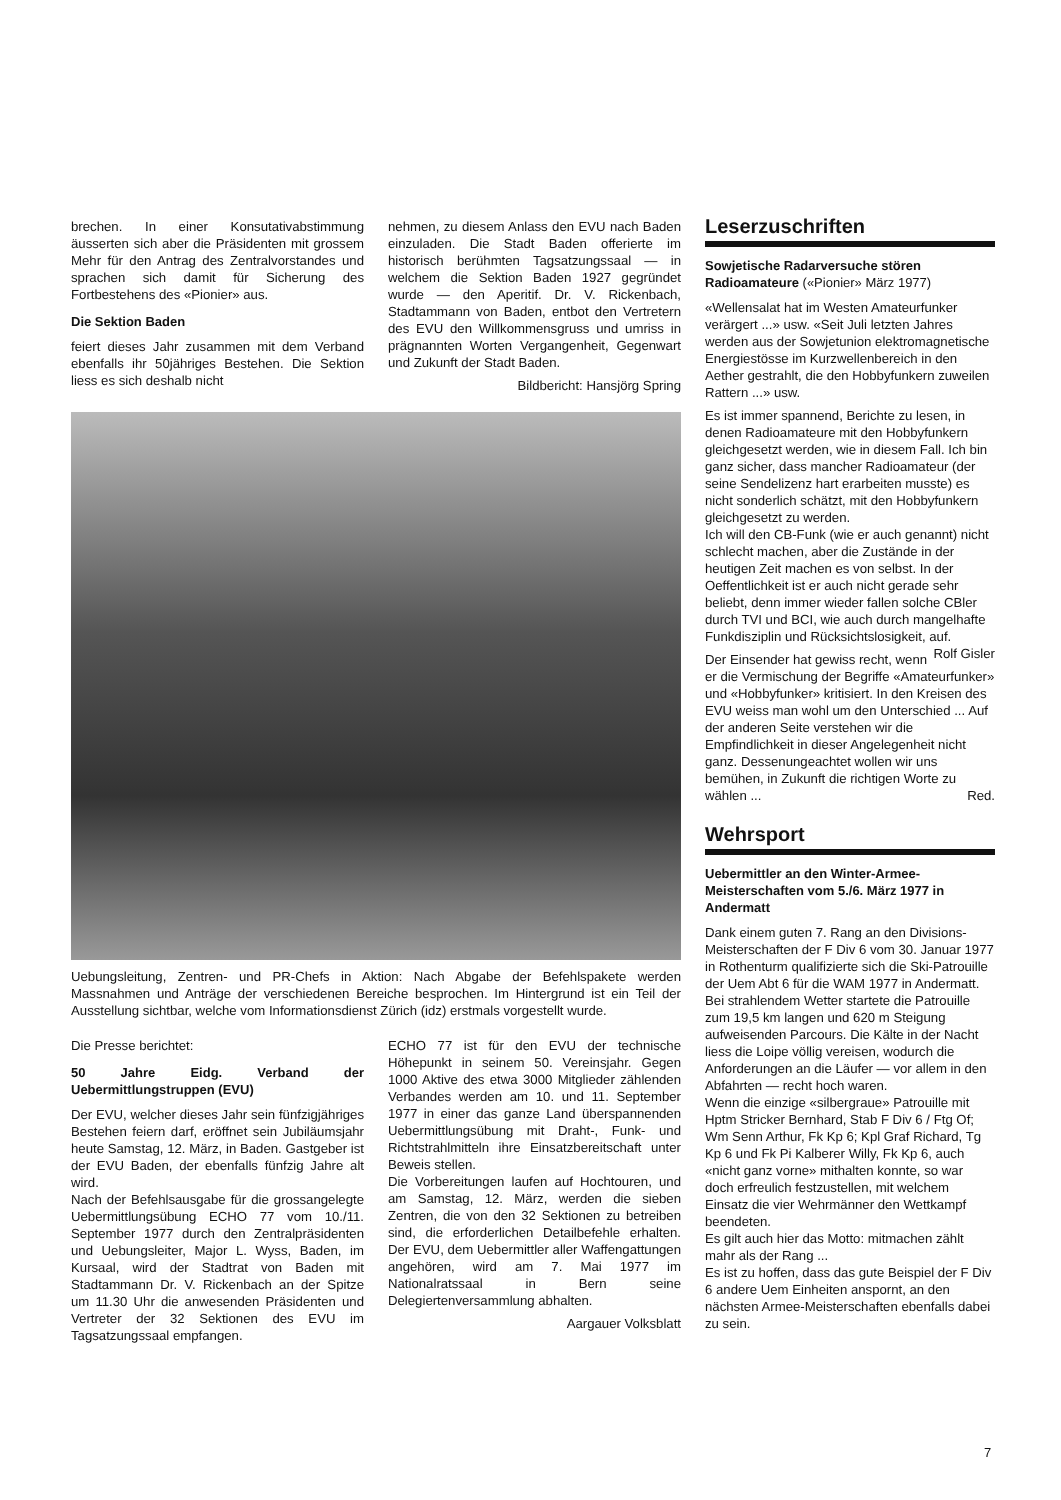brechen. In einer Konsutativabstimmung äusserten sich aber die Präsidenten mit grossem Mehr für den Antrag des Zentralvorstandes und sprachen sich damit für Sicherung des Fortbestehens des «Pionier» aus.
Die Sektion Baden
feiert dieses Jahr zusammen mit dem Verband ebenfalls ihr 50jähriges Bestehen. Die Sektion liess es sich deshalb nicht
nehmen, zu diesem Anlass den EVU nach Baden einzuladen. Die Stadt Baden offerierte im historisch berühmten Tagsatzungssaal — in welchem die Sektion Baden 1927 gegründet wurde — den Aperitif. Dr. V. Rickenbach, Stadtammann von Baden, entbot den Vertretern des EVU den Willkommensgruss und umriss in prägnannten Worten Vergangenheit, Gegenwart und Zukunft der Stadt Baden.
Bildbericht: Hansjörg Spring
Uebungsleitung, Zentren- und PR-Chefs in Aktion: Nach Abgabe der Befehlspakete werden Massnahmen und Anträge der verschiedenen Bereiche besprochen. Im Hintergrund ist ein Teil der Ausstellung sichtbar, welche vom Informationsdienst Zürich (idz) erstmals vorgestellt wurde.
Die Presse berichtet:
50 Jahre Eidg. Verband der Uebermittlungstruppen (EVU)
Der EVU, welcher dieses Jahr sein fünfzigjähriges Bestehen feiern darf, eröffnet sein Jubiläumsjahr heute Samstag, 12. März, in Baden. Gastgeber ist der EVU Baden, der ebenfalls fünfzig Jahre alt wird.
Nach der Befehlsausgabe für die grossangelegte Uebermittlungsübung ECHO 77 vom 10./11. September 1977 durch den Zentralpräsidenten und Uebungsleiter, Major L. Wyss, Baden, im Kursaal, wird der Stadtrat von Baden mit Stadtammann Dr. V. Rickenbach an der Spitze um 11.30 Uhr die anwesenden Präsidenten und Vertreter der 32 Sektionen des EVU im Tagsatzungssaal empfangen.
ECHO 77 ist für den EVU der technische Höhepunkt in seinem 50. Vereinsjahr. Gegen 1000 Aktive des etwa 3000 Mitglieder zählenden Verbandes werden am 10. und 11. September 1977 in einer das ganze Land überspannenden Uebermittlungsübung mit Draht-, Funk- und Richtstrahlmitteln ihre Einsatzbereitschaft unter Beweis stellen.
Die Vorbereitungen laufen auf Hochtouren, und am Samstag, 12. März, werden die sieben Zentren, die von den 32 Sektionen zu betreiben sind, die erforderlichen Detailbefehle erhalten. Der EVU, dem Uebermittler aller Waffengattungen angehören, wird am 7. Mai 1977 im Nationalratssaal in Bern seine Delegiertenversammlung abhalten.
Aargauer Volksblatt
Leserzuschriften
Sowjetische Radarversuche stören Radioamateure («Pionier» März 1977)
«Wellensalat hat im Westen Amateurfunker verärgert ...» usw. «Seit Juli letzten Jahres werden aus der Sowjetunion elektromagnetische Energiestösse im Kurzwellenbereich in den Aether gestrahlt, die den Hobbyfunkern zuweilen Rattern ...» usw.
Es ist immer spannend, Berichte zu lesen, in denen Radioamateure mit den Hobbyfunkern gleichgesetzt werden, wie in diesem Fall. Ich bin ganz sicher, dass mancher Radioamateur (der seine Sendelizenz hart erarbeiten musste) es nicht sonderlich schätzt, mit den Hobbyfunkern gleichgesetzt zu werden.
Ich will den CB-Funk (wie er auch genannt) nicht schlecht machen, aber die Zustände in der heutigen Zeit machen es von selbst. In der Oeffentlichkeit ist er auch nicht gerade sehr beliebt, denn immer wieder fallen solche CBler durch TVI und BCI, wie auch durch mangelhafte Funkdisziplin und Rücksichtslosigkeit, auf. Rolf Gisler
Der Einsender hat gewiss recht, wenn er die Vermischung der Begriffe «Amateurfunker» und «Hobbyfunker» kritisiert. In den Kreisen des EVU weiss man wohl um den Unterschied ... Auf der anderen Seite verstehen wir die Empfindlichkeit in dieser Angelegenheit nicht ganz. Dessenungeachtet wollen wir uns bemühen, in Zukunft die richtigen Worte zu wählen ... Red.
Wehrsport
Uebermittler an den Winter-Armee-Meisterschaften vom 5./6. März 1977 in Andermatt
Dank einem guten 7. Rang an den Divisions-Meisterschaften der F Div 6 vom 30. Januar 1977 in Rothenturm qualifizierte sich die Ski-Patrouille der Uem Abt 6 für die WAM 1977 in Andermatt.
Bei strahlendem Wetter startete die Patrouille zum 19,5 km langen und 620 m Steigung aufweisenden Parcours. Die Kälte in der Nacht liess die Loipe völlig vereisen, wodurch die Anforderungen an die Läufer — vor allem in den Abfahrten — recht hoch waren.
Wenn die einzige «silbergraue» Patrouille mit Hptm Stricker Bernhard, Stab F Div 6 / Ftg Of; Wm Senn Arthur, Fk Kp 6; Kpl Graf Richard, Tg Kp 6 und Fk Pi Kalberer Willy, Fk Kp 6, auch «nicht ganz vorne» mithalten konnte, so war doch erfreulich festzustellen, mit welchem Einsatz die vier Wehrmänner den Wettkampf beendeten.
Es gilt auch hier das Motto: mitmachen zählt mahr als der Rang ...
Es ist zu hoffen, dass das gute Beispiel der F Div 6 andere Uem Einheiten anspornt, an den nächsten Armee-Meisterschaften ebenfalls dabei zu sein.
7